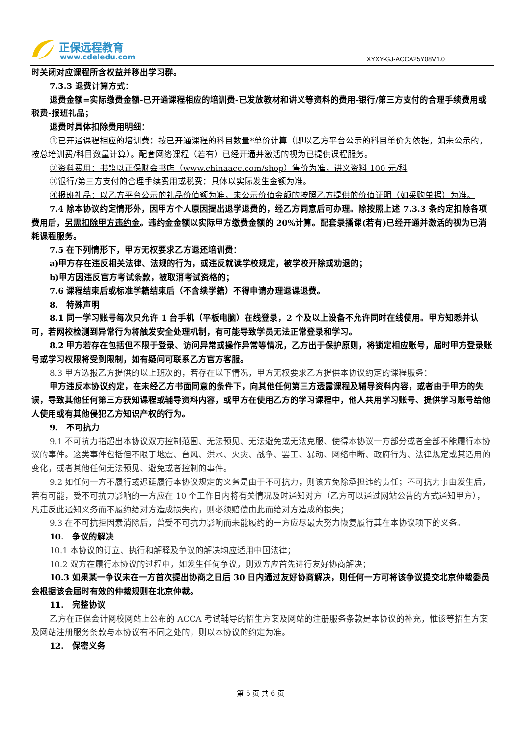正保远程教育
www.cdeledu.com XYXY-GJ-ACCA25Y08V1.0
时关闭对应课程所含权益并移出学习群。
7.3.3 退费计算方式：
退费金额=实际缴费金额-已开通课程相应的培训费-已发放教材和讲义等资料的费用-银行/第三方支付的合理手续费用或税费-报班礼品；
退费时具体扣除费用明细：
①已开通课程相应的培训费：按已开通课程的科目数量*单价计算（即以乙方平台公示的科目单价为依据，如未公示的，按总培训费/科目数量计算）。配套网络课程（若有）已经开通并激活的视为已提供课程服务。
②资料费用：书籍以正保财会书店（www.chinaacc.com/shop）售价为准，讲义资料 100 元/科
③银行/第三方支付的合理手续费用或税费：具体以实际发生金额为准。
④报班礼品：以乙方平台公示的礼品价值额为准，未公示价值金额的按照乙方提供的价值证明（如采购单据）为准。
7.4 除本协议约定情形外，因甲方个人原因提出退学退费的，经乙方同意后可办理。除按照上述 7.3.3 条约定扣除各项费用后，另需扣除甲方违约金。违约金金额以实际甲方缴费金额的 20%计算。配套录播课(若有)已经开通并激活的视为已消耗课程服务。
7.5 在下列情形下，甲方无权要求乙方退还培训费：
a)甲方存在违反相关法律、法规的行为，或违反就读学校规定，被学校开除或劝退的；
b)甲方因违反官方考试条款，被取消考试资格的；
7.6 课程结束后或标准学籍结束后（不含续学籍）不得申请办理退课退费。
8. 特殊声明
8.1 同一学习账号每次只允许 1 台手机（平板电脑）在线登录，2 个及以上设备不允许同时在线使用。甲方知悉并认可，若网校检测到异常行为将触发安全处理机制，有可能导致学员无法正常登录和学习。
8.2 甲方若存在包括但不限于登录、访问异常或操作异常等情况，乙方出于保护原则，将锁定相应账号，届时甲方登录账号或学习权限将受到限制，如有疑问可联系乙方官方客服。
8.3 甲方选报乙方提供的以上班次的，若存在以下情况，甲方无权要求乙方提供本协议约定的课程服务：
甲方违反本协议约定，在未经乙方书面同意的条件下，向其他任何第三方透露课程及辅导资料内容，或者由于甲方的失误，导致其他任何第三方获知课程或辅导资料内容，或甲方在使用乙方的学习课程中，他人共用学习账号、提供学习账号给他人使用或有其他侵犯乙方知识产权的行为。
9. 不可抗力
9.1 不可抗力指超出本协议双方控制范围、无法预见、无法避免或无法克服、使得本协议一方部分或者全部不能履行本协议的事件。这类事件包括但不限于地震、台风、洪水、火灾、战争、罢工、暴动、网络中断、政府行为、法律规定或其适用的变化，或者其他任何无法预见、避免或者控制的事件。
9.2 如任何一方不履行或迟延履行本协议规定的义务是由于不可抗力，则该方免除承担违约责任；不可抗力事由发生后，若有可能，受不可抗力影响的一方应在 10 个工作日内将有关情况及时通知对方（乙方可以通过网站公告的方式通知甲方），凡违反此通知义务而不履约给对方造成损失的，则必须赔偿由此而给对方造成的损失；
9.3 在不可抗拒因素消除后，曾受不可抗力影响而未能履约的一方应尽最大努力恢复履行其在本协议项下的义务。
10. 争议的解决
10.1 本协议的订立、执行和解释及争议的解决均应适用中国法律；
10.2 双方在履行本协议的过程中，如发生任何争议，则双方应首先进行友好协商解决；
10.3 如果某一争议未在一方首次提出协商之日后 30 日内通过友好协商解决，则任何一方可将该争议提交北京仲裁委员会根据该会届时有效的仲裁规则在北京仲裁。
11. 完整协议
乙方在正保会计网校网站上公布的 ACCA 考试辅导的招生方案及网站的注册服务条款是本协议的补充，惟该等招生方案及网站注册服务条款与本协议有不同之处的，则以本协议的约定为准。
12. 保密义务
第 5 页 共 6 页